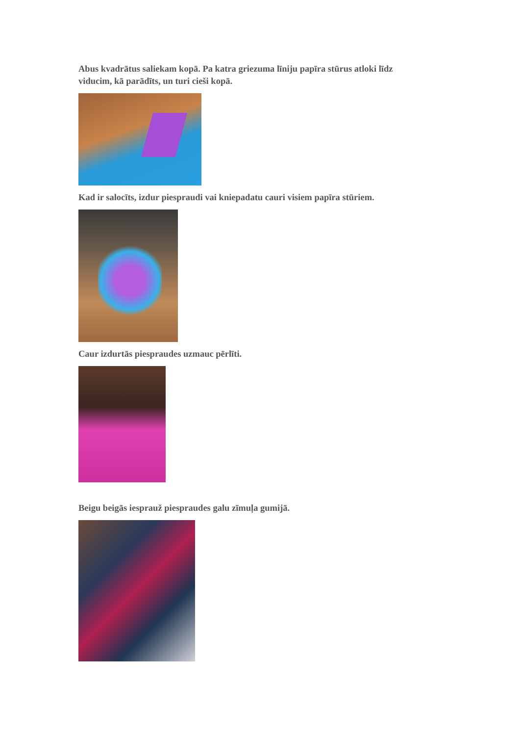Abus kvadrātus saliekam kopā. Pa katra griezuma līniju papīra stūrus atloki līdz viducim, kā parādīts, un turi cieši kopā.
Kad ir salocīts, izdur piespraudi vai kniepadatu cauri visiem papīra stūriem.
Caur izdurtās piespraudes uzmauc pērlīti.
Beigu beigās iesprauž piespraudes galu zīmuļa gumijā.